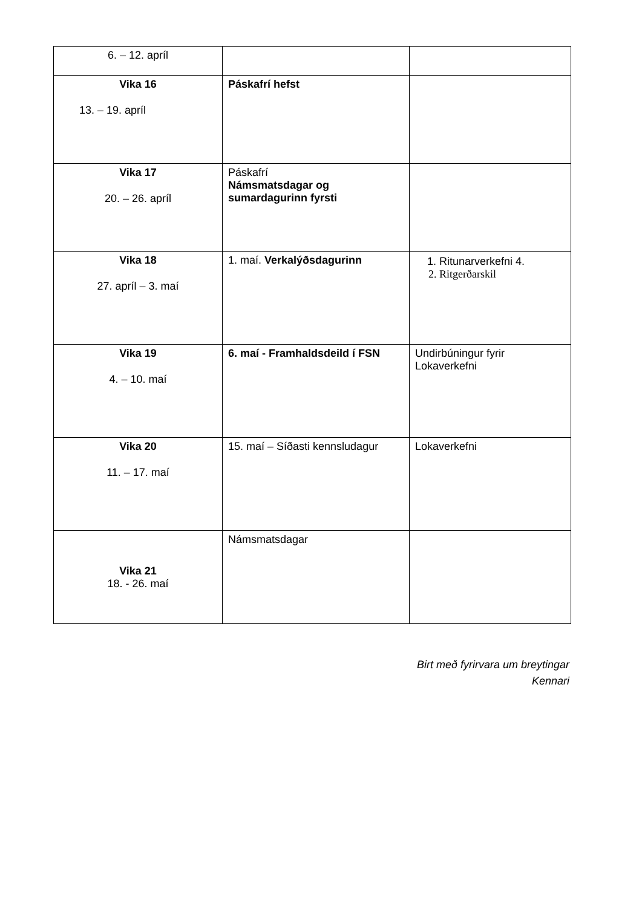| 6. – 12. apríl | | |
| Vika 16 13. – 19. apríl | Páskafrí hefst | |
| Vika 17 20. – 26. apríl | Páskafrí Námsmatsdagar og sumardagurinn fyrsti | |
| Vika 18 27. apríl – 3. maí | 1. maí. Verkalýðsdagurinn | 1. Ritunarverkefni 4. 2. Ritgerðarskil |
| Vika 19 4. – 10. maí | 6. maí - Framhaldsdeild í FSN | Undirbúningur fyrir Lokaverkefni |
| Vika 20 11. – 17. maí | 15. maí – Síðasti kennsludagur | Lokaverkefni |
| Vika 21 18. - 26. maí | Námsmatsdagar | |
Birt með fyrirvara um breytingar
Kennari